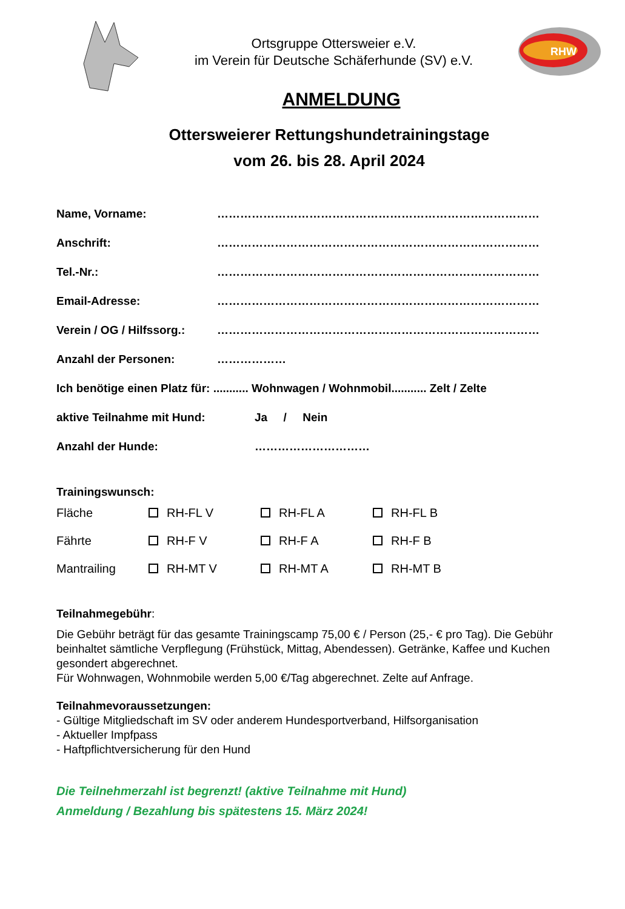Ortsgruppe Ottersweier e.V.
im Verein für Deutsche Schäferhunde (SV) e.V.
RHW
ANMELDUNG
Ottersweierer Rettungshundetrainingstage
vom 26. bis 28. April 2024
Name, Vorname: …………………………………………………………………………
Anschrift: …………………………………………………………………………
Tel.-Nr.: …………………………………………………………………………
Email-Adresse: …………………………………………………………………………
Verein / OG / Hilfssorg.: …………………………………………………………………………
Anzahl der Personen: ………………
Ich benötige einen Platz für: ........... Wohnwagen / Wohnmobil........... Zelt / Zelte
aktive Teilnahme mit Hund: Ja / Nein
Anzahl der Hunde: …………………………
Trainingswunsch:
Fläche RH-FL V RH-FL A RH-FL B
Fährte RH-F V RH-F A RH-F B
Mantrailing RH-MT V RH-MT A RH-MT B
Teilnahmegebühr:
Die Gebühr beträgt für das gesamte Trainingscamp 75,00 € / Person (25,- € pro Tag). Die Gebühr beinhaltet sämtliche Verpflegung (Frühstück, Mittag, Abendessen). Getränke, Kaffee und Kuchen gesondert abgerechnet.
Für Wohnwagen, Wohnmobile werden 5,00 €/Tag abgerechnet. Zelte auf Anfrage.
Teilnahmevoraussetzungen:
- Gültige Mitgliedschaft im SV oder anderem Hundesportverband, Hilfsorganisation
- Aktueller Impfpass
- Haftpflichtversicherung für den Hund
Die Teilnehmerzahl ist begrenzt! (aktive Teilnahme mit Hund)
Anmeldung / Bezahlung bis spätestens 15. März 2024!